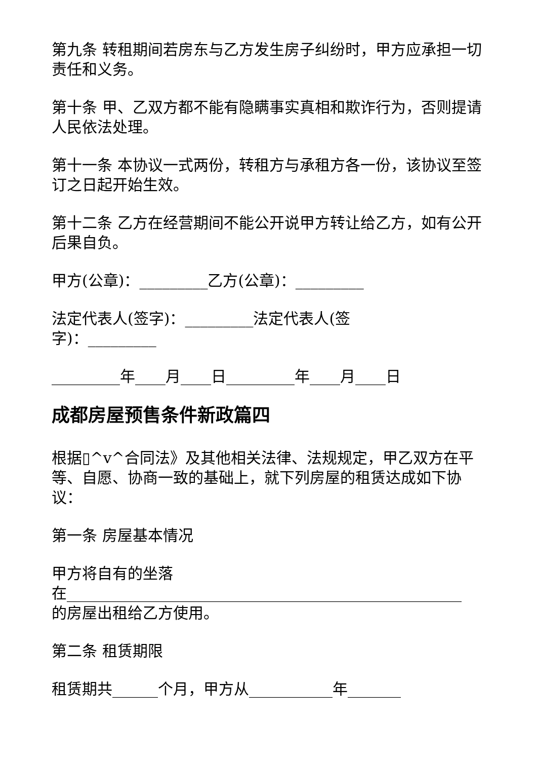第九条 转租期间若房东与乙方发生房子纠纷时，甲方应承担一切责任和义务。
第十条 甲、乙双方都不能有隐瞒事实真相和欺诈行为，否则提请人民依法处理。
第十一条 本协议一式两份，转租方与承租方各一份，该协议至签订之日起开始生效。
第十二条 乙方在经营期间不能公开说甲方转让给乙方，如有公开后果自负。
甲方(公章)：_________乙方(公章)：_________
法定代表人(签字)：_________法定代表人(签
字)：_________
_________年____月____日_________年____月____日
成都房屋预售条件新政篇四
根据▯^v^合同法》及其他相关法律、法规规定，甲乙双方在平等、自愿、协商一致的基础上，就下列房屋的租赁达成如下协议：
第一条 房屋基本情况
甲方将自有的坐落
在____________________________________________________
的房屋出租给乙方使用。
第二条 租赁期限
租赁期共______个月，甲方从___________年_______